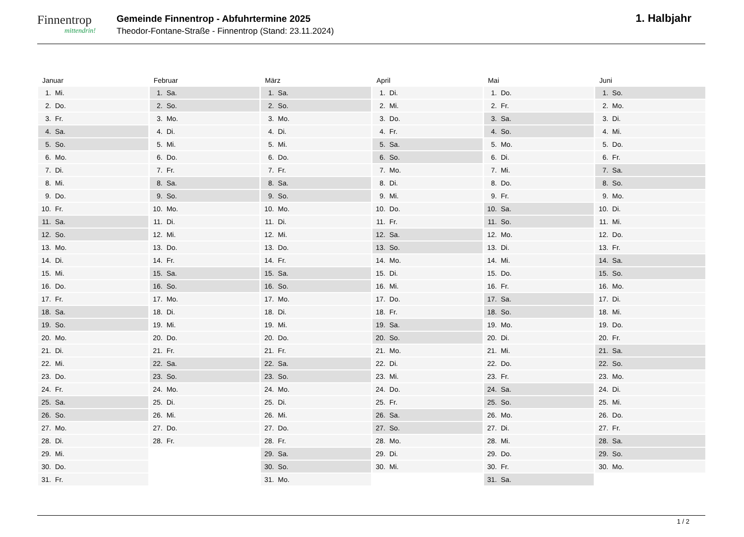Finnentrop
mittendrin!
Gemeinde Finnentrop - Abfuhrtermine 2025
Theodor-Fontane-Straße - Finnentrop (Stand: 23.11.2024)
1. Halbjahr
Januar
| 1. | Mi. |
| 2. | Do. |
| 3. | Fr. |
| 4. | Sa. |
| 5. | So. |
| 6. | Mo. |
| 7. | Di. |
| 8. | Mi. |
| 9. | Do. |
| 10. | Fr. |
| 11. | Sa. |
| 12. | So. |
| 13. | Mo. |
| 14. | Di. |
| 15. | Mi. |
| 16. | Do. |
| 17. | Fr. |
| 18. | Sa. |
| 19. | So. |
| 20. | Mo. |
| 21. | Di. |
| 22. | Mi. |
| 23. | Do. |
| 24. | Fr. |
| 25. | Sa. |
| 26. | So. |
| 27. | Mo. |
| 28. | Di. |
| 29. | Mi. |
| 30. | Do. |
| 31. | Fr. |
Februar
| 1. | Sa. |
| 2. | So. |
| 3. | Mo. |
| 4. | Di. |
| 5. | Mi. |
| 6. | Do. |
| 7. | Fr. |
| 8. | Sa. |
| 9. | So. |
| 10. | Mo. |
| 11. | Di. |
| 12. | Mi. |
| 13. | Do. |
| 14. | Fr. |
| 15. | Sa. |
| 16. | So. |
| 17. | Mo. |
| 18. | Di. |
| 19. | Mi. |
| 20. | Do. |
| 21. | Fr. |
| 22. | Sa. |
| 23. | So. |
| 24. | Mo. |
| 25. | Di. |
| 26. | Mi. |
| 27. | Do. |
| 28. | Fr. |
März
| 1. | Sa. |
| 2. | So. |
| 3. | Mo. |
| 4. | Di. |
| 5. | Mi. |
| 6. | Do. |
| 7. | Fr. |
| 8. | Sa. |
| 9. | So. |
| 10. | Mo. |
| 11. | Di. |
| 12. | Mi. |
| 13. | Do. |
| 14. | Fr. |
| 15. | Sa. |
| 16. | So. |
| 17. | Mo. |
| 18. | Di. |
| 19. | Mi. |
| 20. | Do. |
| 21. | Fr. |
| 22. | Sa. |
| 23. | So. |
| 24. | Mo. |
| 25. | Di. |
| 26. | Mi. |
| 27. | Do. |
| 28. | Fr. |
| 29. | Sa. |
| 30. | So. |
| 31. | Mo. |
April
| 1. | Di. |
| 2. | Mi. |
| 3. | Do. |
| 4. | Fr. |
| 5. | Sa. |
| 6. | So. |
| 7. | Mo. |
| 8. | Di. |
| 9. | Mi. |
| 10. | Do. |
| 11. | Fr. |
| 12. | Sa. |
| 13. | So. |
| 14. | Mo. |
| 15. | Di. |
| 16. | Mi. |
| 17. | Do. |
| 18. | Fr. |
| 19. | Sa. |
| 20. | So. |
| 21. | Mo. |
| 22. | Di. |
| 23. | Mi. |
| 24. | Do. |
| 25. | Fr. |
| 26. | Sa. |
| 27. | So. |
| 28. | Mo. |
| 29. | Di. |
| 30. | Mi. |
Mai
| 1. | Do. |
| 2. | Fr. |
| 3. | Sa. |
| 4. | So. |
| 5. | Mo. |
| 6. | Di. |
| 7. | Mi. |
| 8. | Do. |
| 9. | Fr. |
| 10. | Sa. |
| 11. | So. |
| 12. | Mo. |
| 13. | Di. |
| 14. | Mi. |
| 15. | Do. |
| 16. | Fr. |
| 17. | Sa. |
| 18. | So. |
| 19. | Mo. |
| 20. | Di. |
| 21. | Mi. |
| 22. | Do. |
| 23. | Fr. |
| 24. | Sa. |
| 25. | So. |
| 26. | Mo. |
| 27. | Di. |
| 28. | Mi. |
| 29. | Do. |
| 30. | Fr. |
| 31. | Sa. |
Juni
| 1. | So. |
| 2. | Mo. |
| 3. | Di. |
| 4. | Mi. |
| 5. | Do. |
| 6. | Fr. |
| 7. | Sa. |
| 8. | So. |
| 9. | Mo. |
| 10. | Di. |
| 11. | Mi. |
| 12. | Do. |
| 13. | Fr. |
| 14. | Sa. |
| 15. | So. |
| 16. | Mo. |
| 17. | Di. |
| 18. | Mi. |
| 19. | Do. |
| 20. | Fr. |
| 21. | Sa. |
| 22. | So. |
| 23. | Mo. |
| 24. | Di. |
| 25. | Mi. |
| 26. | Do. |
| 27. | Fr. |
| 28. | Sa. |
| 29. | So. |
| 30. | Mo. |
1 / 2